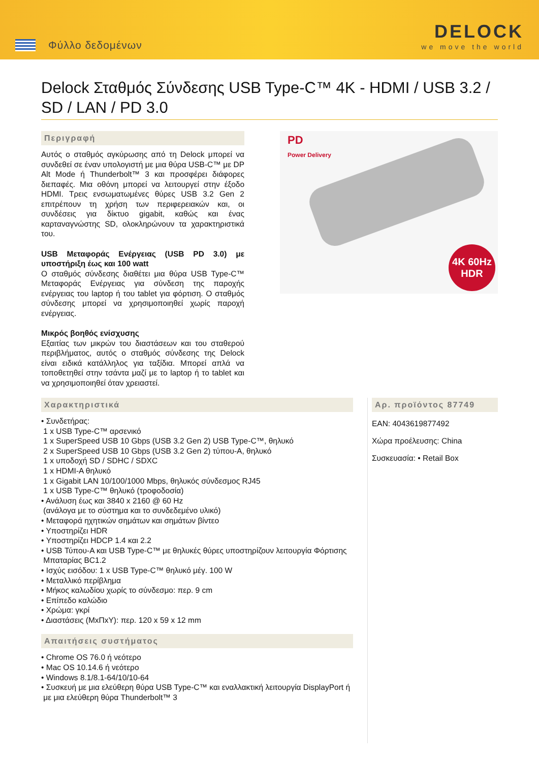Φύλλο δεδομένων
DELOCK
we move the world
Delock Σταθμός Σύνδεσης USB Type-C™ 4K - HDMI / USB 3.2 / SD / LAN / PD 3.0
Περιγραφή
Αυτός ο σταθμός αγκύρωσης από τη Delock μπορεί να συνδεθεί σε έναν υπολογιστή με μια θύρα USB-C™ με DP Alt Mode ή Thunderbolt™ 3 και προσφέρει διάφορες διεπαφές. Μια οθόνη μπορεί να λειτουργεί στην έξοδο HDMI. Τρεις ενσωματωμένες θύρες USB 3.2 Gen 2 επιτρέπουν τη χρήση των περιφερειακών και, οι συνδέσεις για δίκτυο gigabit, καθώς και ένας καρταναγνώστης SD, ολοκληρώνουν τα χαρακτηριστικά του.
USB Μεταφοράς Ενέργειας (USB PD 3.0) με υποστήριξη έως και 100 watt
Ο σταθμός σύνδεσης διαθέτει μια θύρα USB Type-C™ Μεταφοράς Ενέργειας για σύνδεση της παροχής ενέργειας του laptop ή του tablet για φόρτιση. Ο σταθμός σύνδεσης μπορεί να χρησιμοποιηθεί χωρίς παροχή ενέργειας.
Μικρός βοηθός ενίσχυσης
Εξαιτίας των μικρών του διαστάσεων και του σταθερού περιβλήματος, αυτός ο σταθμός σύνδεσης της Delock είναι ειδικά κατάλληλος για ταξίδια. Μπορεί απλά να τοποθετηθεί στην τσάντα μαζί με το laptop ή το tablet και να χρησιμοποιηθεί όταν χρειαστεί.
PD
Power Delivery
4K 60Hz
HDR
Χαρακτηριστικά
• Συνδετήρας:
1 x USB Type-C™ αρσενικό
1 x SuperSpeed USB 10 Gbps (USB 3.2 Gen 2) USB Type-C™, θηλυκό
2 x SuperSpeed USB 10 Gbps (USB 3.2 Gen 2) τύπου-A, θηλυκό
1 x υποδοχή SD / SDHC / SDXC
1 x HDMI-A θηλυκό
1 x Gigabit LAN 10/100/1000 Mbps, θηλυκός σύνδεσμος RJ45
1 x USB Type-C™ θηλυκό (τροφοδοσία)
• Ανάλυση έως και 3840 x 2160 @ 60 Hz
(ανάλογα με το σύστημα και το συνδεδεμένο υλικό)
• Μεταφορά ηχητικών σημάτων και σημάτων βίντεο
• Υποστηρίζει HDR
• Υποστηρίζει HDCP 1.4 και 2.2
• USB Τύπου-A και USB Type-C™ με θηλυκές θύρες υποστηρίζουν λειτουργία Φόρτισης
Μπαταρίας BC1.2
• Ισχύς εισόδου: 1 x USB Type-C™ θηλυκό μέγ. 100 W
• Μεταλλικό περίβλημα
• Μήκος καλωδίου χωρίς το σύνδεσμο: περ. 9 cm
• Επίπεδο καλώδιο
• Χρώμα: γκρί
• Διαστάσεις (ΜxΠxΥ): περ. 120 x 59 x 12 mm
Απαιτήσεις συστήματος
• Chrome OS 76.0 ή νεότερο
• Mac OS 10.14.6 ή νεότερο
• Windows 8.1/8.1-64/10/10-64
• Συσκευή με μια ελεύθερη θύρα USB Type-C™ και εναλλακτική λειτουργία DisplayPort ή
με μια ελεύθερη θύρα Thunderbolt™ 3
Αρ. προϊόντος 87749
EAN: 4043619877492
Χώρα προέλευσης: China
Συσκευασία: • Retail Box